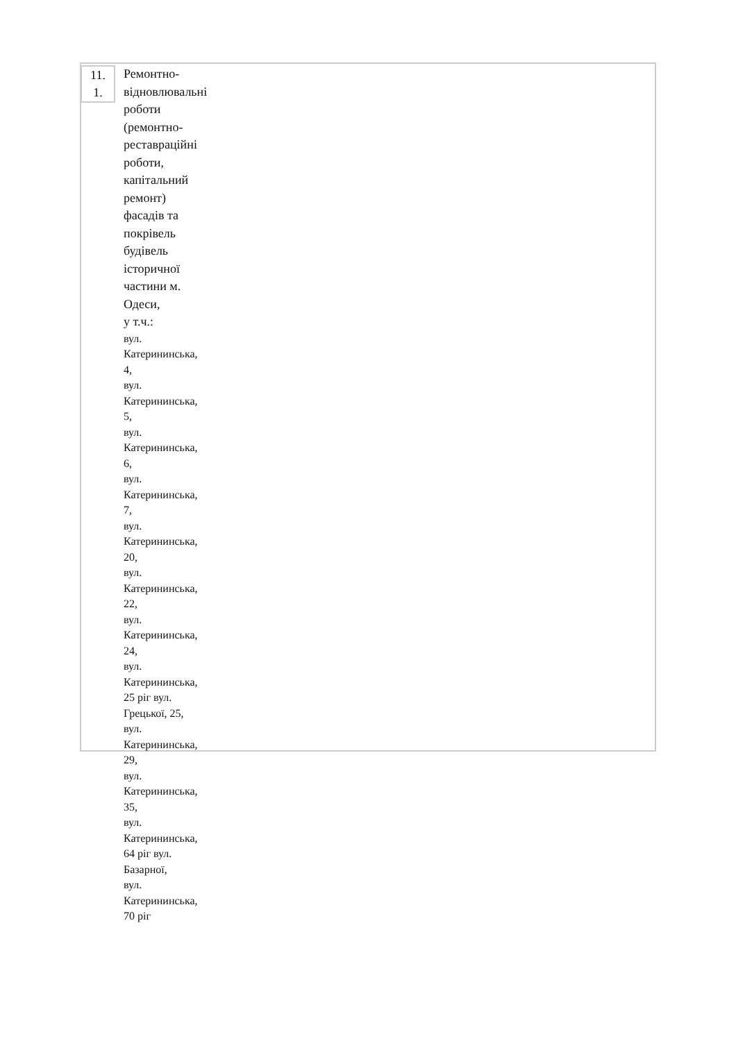11.
1.
Ремонтно-
відновлювальні
роботи
(ремонтно-
реставраційні роботи,
капітальний ремонт)
фасадів та
покрівель
будівель
історичної
частини м.
Одеси,
у т.ч.:
вул. Катерининська, 4,
вул. Катерининська, 5,
вул. Катерининська, 6,
вул. Катерининська, 7,
вул. Катерининська, 20,
вул. Катерининська, 22,
вул. Катерининська, 24,
вул. Катерининська, 25 ріг вул. Грецької, 25,
вул. Катерининська, 29,
вул. Катерининська, 35,
вул. Катерининська, 64 ріг вул. Базарної,
вул. Катерининська, 70 ріг